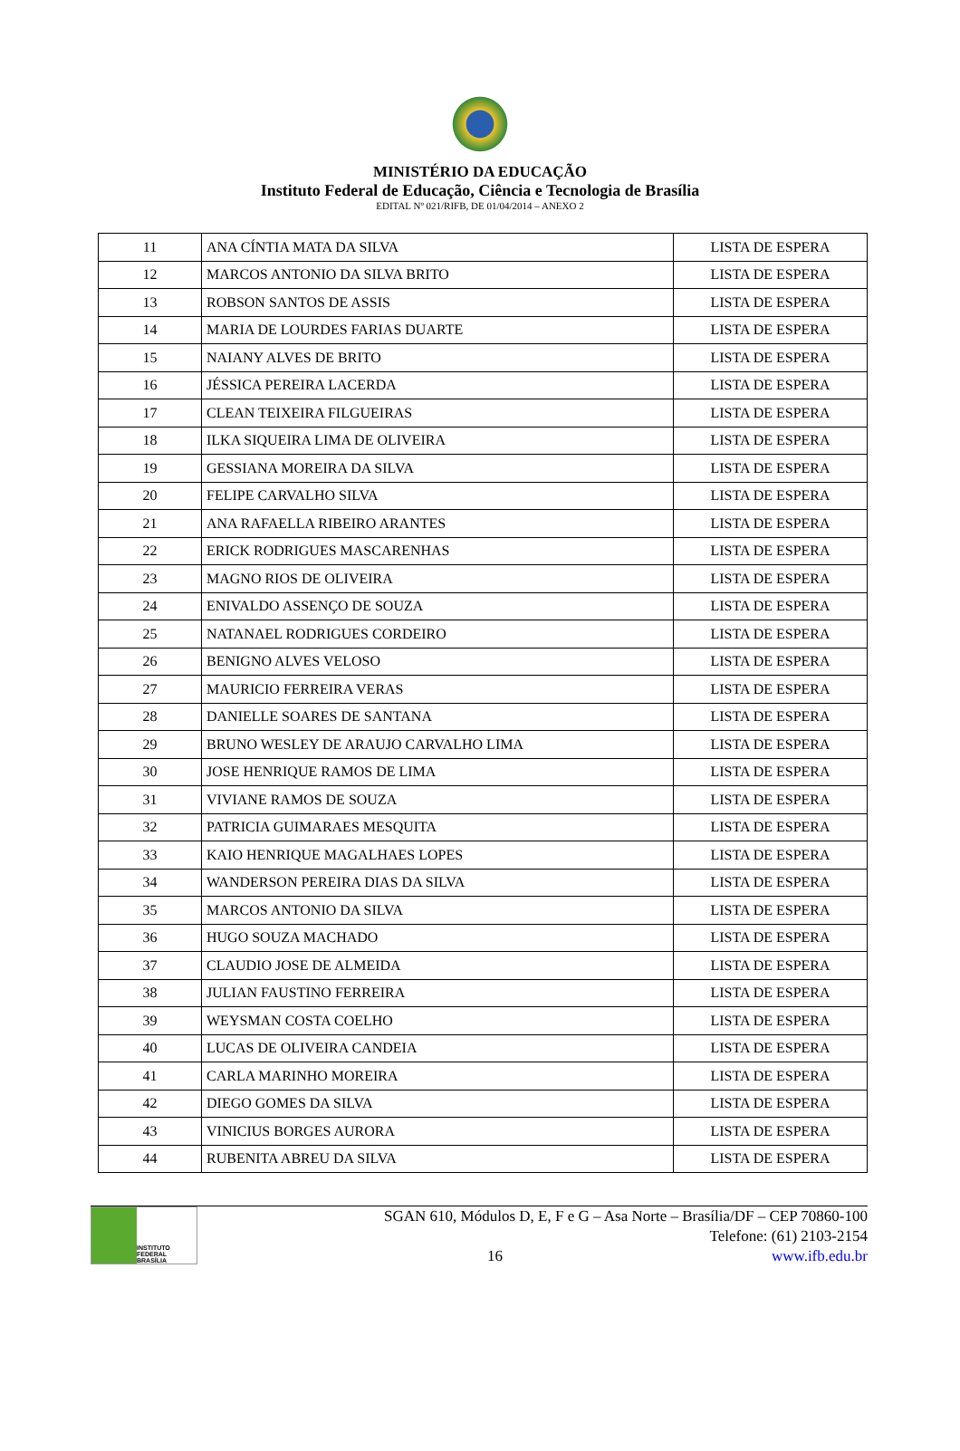MINISTÉRIO DA EDUCAÇÃO
Instituto Federal de Educação, Ciência e Tecnologia de Brasília
EDITAL Nº 021/RIFB, DE 01/04/2014 – ANEXO 2
| 11 | ANA CÍNTIA MATA DA SILVA | LISTA DE ESPERA |
| 12 | MARCOS ANTONIO DA SILVA BRITO | LISTA DE ESPERA |
| 13 | ROBSON SANTOS DE ASSIS | LISTA DE ESPERA |
| 14 | MARIA DE LOURDES FARIAS DUARTE | LISTA DE ESPERA |
| 15 | NAIANY ALVES DE BRITO | LISTA DE ESPERA |
| 16 | JÉSSICA PEREIRA LACERDA | LISTA DE ESPERA |
| 17 | CLEAN TEIXEIRA FILGUEIRAS | LISTA DE ESPERA |
| 18 | ILKA SIQUEIRA LIMA DE OLIVEIRA | LISTA DE ESPERA |
| 19 | GESSIANA MOREIRA DA SILVA | LISTA DE ESPERA |
| 20 | FELIPE CARVALHO SILVA | LISTA DE ESPERA |
| 21 | ANA RAFAELLA RIBEIRO ARANTES | LISTA DE ESPERA |
| 22 | ERICK RODRIGUES MASCARENHAS | LISTA DE ESPERA |
| 23 | MAGNO RIOS DE OLIVEIRA | LISTA DE ESPERA |
| 24 | ENIVALDO ASSENÇO DE SOUZA | LISTA DE ESPERA |
| 25 | NATANAEL RODRIGUES CORDEIRO | LISTA DE ESPERA |
| 26 | BENIGNO ALVES VELOSO | LISTA DE ESPERA |
| 27 | MAURICIO FERREIRA VERAS | LISTA DE ESPERA |
| 28 | DANIELLE SOARES DE SANTANA | LISTA DE ESPERA |
| 29 | BRUNO WESLEY DE ARAUJO CARVALHO LIMA | LISTA DE ESPERA |
| 30 | JOSE HENRIQUE RAMOS DE LIMA | LISTA DE ESPERA |
| 31 | VIVIANE RAMOS DE SOUZA | LISTA DE ESPERA |
| 32 | PATRICIA GUIMARAES MESQUITA | LISTA DE ESPERA |
| 33 | KAIO HENRIQUE MAGALHAES LOPES | LISTA DE ESPERA |
| 34 | WANDERSON PEREIRA DIAS DA SILVA | LISTA DE ESPERA |
| 35 | MARCOS ANTONIO DA SILVA | LISTA DE ESPERA |
| 36 | HUGO SOUZA MACHADO | LISTA DE ESPERA |
| 37 | CLAUDIO JOSE DE ALMEIDA | LISTA DE ESPERA |
| 38 | JULIAN FAUSTINO FERREIRA | LISTA DE ESPERA |
| 39 | WEYSMAN COSTA COELHO | LISTA DE ESPERA |
| 40 | LUCAS DE OLIVEIRA CANDEIA | LISTA DE ESPERA |
| 41 | CARLA MARINHO MOREIRA | LISTA DE ESPERA |
| 42 | DIEGO GOMES DA SILVA | LISTA DE ESPERA |
| 43 | VINICIUS BORGES AURORA | LISTA DE ESPERA |
| 44 | RUBENITA ABREU DA SILVA | LISTA DE ESPERA |
INSTITUTO FEDERAL
BRASÍLIA
SGAN 610, Módulos D, E, F e G – Asa Norte – Brasília/DF – CEP 70860-100
Telefone: (61) 2103-2154
16 www.ifb.edu.br